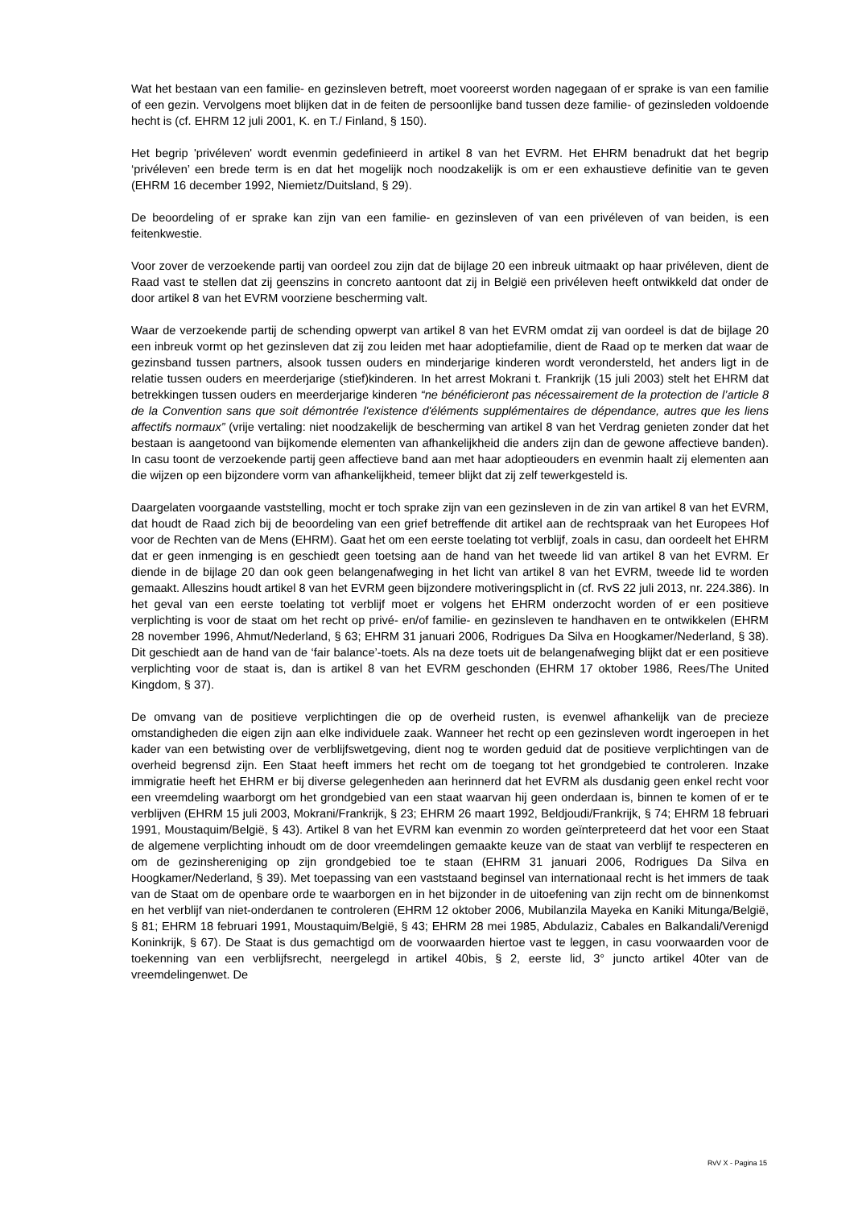Wat het bestaan van een familie- en gezinsleven betreft, moet vooreerst worden nagegaan of er sprake is van een familie of een gezin. Vervolgens moet blijken dat in de feiten de persoonlijke band tussen deze familie- of gezinsleden voldoende hecht is (cf. EHRM 12 juli 2001, K. en T./ Finland, § 150).
Het begrip 'privéleven' wordt evenmin gedefinieerd in artikel 8 van het EVRM. Het EHRM benadrukt dat het begrip ‘privéleven’ een brede term is en dat het mogelijk noch noodzakelijk is om er een exhaustieve definitie van te geven (EHRM 16 december 1992, Niemietz/Duitsland, § 29).
De beoordeling of er sprake kan zijn van een familie- en gezinsleven of van een privéleven of van beiden, is een feitenkwestie.
Voor zover de verzoekende partij van oordeel zou zijn dat de bijlage 20 een inbreuk uitmaakt op haar privéleven, dient de Raad vast te stellen dat zij geenszins in concreto aantoont dat zij in België een privéleven heeft ontwikkeld dat onder de door artikel 8 van het EVRM voorziene bescherming valt.
Waar de verzoekende partij de schending opwerpt van artikel 8 van het EVRM omdat zij van oordeel is dat de bijlage 20 een inbreuk vormt op het gezinsleven dat zij zou leiden met haar adoptiefamilie, dient de Raad op te merken dat waar de gezinsband tussen partners, alsook tussen ouders en minderjarige kinderen wordt verondersteld, het anders ligt in de relatie tussen ouders en meerderjarige (stief)kinderen. In het arrest Mokrani t. Frankrijk (15 juli 2003) stelt het EHRM dat betrekkingen tussen ouders en meerderjarige kinderen “ne bénéficieront pas nécessairement de la protection de l’article 8 de la Convention sans que soit démontrée l'existence d'éléments supplémentaires de dépendance, autres que les liens affectifs normaux” (vrije vertaling: niet noodzakelijk de bescherming van artikel 8 van het Verdrag genieten zonder dat het bestaan is aangetoond van bijkomende elementen van afhankelijkheid die anders zijn dan de gewone affectieve banden). In casu toont de verzoekende partij geen affectieve band aan met haar adoptieouders en evenmin haalt zij elementen aan die wijzen op een bijzondere vorm van afhankelijkheid, temeer blijkt dat zij zelf tewerkgesteld is.
Daargelaten voorgaande vaststelling, mocht er toch sprake zijn van een gezinsleven in de zin van artikel 8 van het EVRM, dat houdt de Raad zich bij de beoordeling van een grief betreffende dit artikel aan de rechtspraak van het Europees Hof voor de Rechten van de Mens (EHRM). Gaat het om een eerste toelating tot verblijf, zoals in casu, dan oordeelt het EHRM dat er geen inmenging is en geschiedt geen toetsing aan de hand van het tweede lid van artikel 8 van het EVRM. Er diende in de bijlage 20 dan ook geen belangenafweging in het licht van artikel 8 van het EVRM, tweede lid te worden gemaakt. Alleszins houdt artikel 8 van het EVRM geen bijzondere motiveringsplicht in (cf. RvS 22 juli 2013, nr. 224.386). In het geval van een eerste toelating tot verblijf moet er volgens het EHRM onderzocht worden of er een positieve verplichting is voor de staat om het recht op privé- en/of familie- en gezinsleven te handhaven en te ontwikkelen (EHRM 28 november 1996, Ahmut/Nederland, § 63; EHRM 31 januari 2006, Rodrigues Da Silva en Hoogkamer/Nederland, § 38). Dit geschiedt aan de hand van de ‘fair balance’-toets. Als na deze toets uit de belangenafweging blijkt dat er een positieve verplichting voor de staat is, dan is artikel 8 van het EVRM geschonden (EHRM 17 oktober 1986, Rees/The United Kingdom, § 37).
De omvang van de positieve verplichtingen die op de overheid rusten, is evenwel afhankelijk van de precieze omstandigheden die eigen zijn aan elke individuele zaak. Wanneer het recht op een gezinsleven wordt ingeroepen in het kader van een betwisting over de verblijfswetgeving, dient nog te worden geduid dat de positieve verplichtingen van de overheid begrensd zijn. Een Staat heeft immers het recht om de toegang tot het grondgebied te controleren. Inzake immigratie heeft het EHRM er bij diverse gelegenheden aan herinnerd dat het EVRM als dusdanig geen enkel recht voor een vreemdeling waarborgt om het grondgebied van een staat waarvan hij geen onderdaan is, binnen te komen of er te verblijven (EHRM 15 juli 2003, Mokrani/Frankrijk, § 23; EHRM 26 maart 1992, Beldjoudi/Frankrijk, § 74; EHRM 18 februari 1991, Moustaquim/België, § 43). Artikel 8 van het EVRM kan evenmin zo worden geïnterpreteerd dat het voor een Staat de algemene verplichting inhoudt om de door vreemdelingen gemaakte keuze van de staat van verblijf te respecteren en om de gezinshereniging op zijn grondgebied toe te staan (EHRM 31 januari 2006, Rodrigues Da Silva en Hoogkamer/Nederland, § 39). Met toepassing van een vaststaand beginsel van internationaal recht is het immers de taak van de Staat om de openbare orde te waarborgen en in het bijzonder in de uitoefening van zijn recht om de binnenkomst en het verblijf van niet-onderdanen te controleren (EHRM 12 oktober 2006, Mubilanzila Mayeka en Kaniki Mitunga/België, § 81; EHRM 18 februari 1991, Moustaquim/België, § 43; EHRM 28 mei 1985, Abdulaziz, Cabales en Balkandali/Verenigd Koninkrijk, § 67). De Staat is dus gemachtigd om de voorwaarden hiertoe vast te leggen, in casu voorwaarden voor de toekenning van een verblijfsrecht, neergelegd in artikel 40bis, § 2, eerste lid, 3° juncto artikel 40ter van de vreemdelingenwet. De
RvV X - Pagina 15